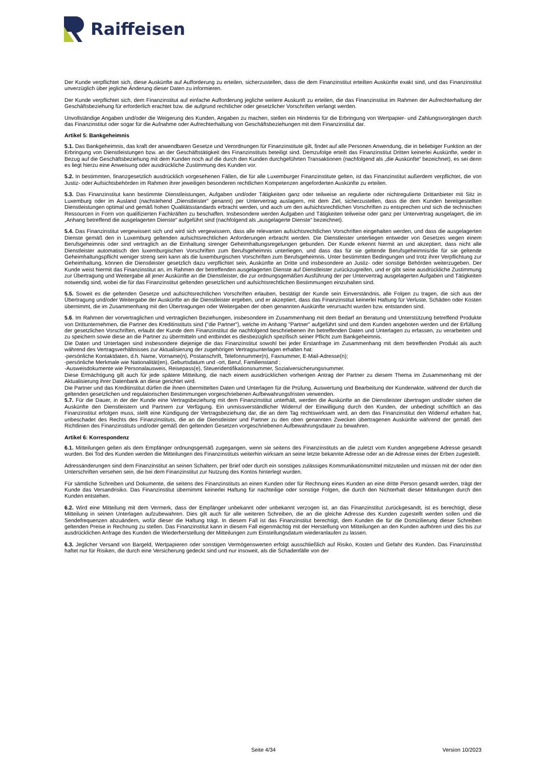Raiffeisen
Der Kunde verpflichtet sich, diese Auskünfte auf Aufforderung zu erteilen, sicherzustellen, dass die dem Finanzinstitut erteilten Auskünfte exakt sind, und das Finanzinstitut unverzüglich über jegliche Änderung dieser Daten zu informieren.
Der Kunde verpflichtet sich, dem Finanzinstitut auf einfache Aufforderung jegliche weitere Auskunft zu erteilen, die das Finanzinstitut im Rahmen der Aufrechterhaltung der Geschäftsbeziehung für erforderlich erachtet bzw. die aufgrund rechtlicher oder gesetzlicher Vorschriften verlangt werden.
Unvollständige Angaben und/oder die Weigerung des Kunden, Angaben zu machen, stellen ein Hindernis für die Erbringung von Wertpapier- und Zahlungsvorgängen durch das Finanzinstitut oder sogar für die Aufnahme oder Aufrechterhaltung von Geschäftsbeziehungen mit dem Finanzinstitut dar.
Artikel 5: Bankgeheimnis
5.1. Das Bankgeheimnis, das kraft der anwendbaren Gesetze und Verordnungen für Finanzinstitute gilt, findet auf alle Personen Anwendung, die in beliebiger Funktion an der Erbringung von Dienstleistungen bzw. an der Geschäftstätigkeit des Finanzinstituts beteiligt sind. Demzufolge erteilt das Finanzinstitut Dritten keinerlei Auskünfte, weder in Bezug auf die Geschäftsbeziehung mit dem Kunden noch auf die durch den Kunden durchgeführten Transaktionen (nachfolgend als „die Auskünfte“ bezeichnet), es sei denn es liegt hierzu eine Anweisung oder ausdrückliche Zustimmung des Kunden vor.
5.2. In bestimmten, finanzgesetzlich ausdrücklich vorgesehenen Fällen, die für alle Luxemburger Finanzinstitute gelten, ist das Finanzinstitut außerdem verpflichtet, die von Justiz- oder Aufsichtsbehörden im Rahmen ihrer jeweiligen besonderen rechtlichen Kompetenzen angeforderten Auskünfte zu erteilen.
5.3. Das Finanzinstitut kann bestimmte Dienstleistungen, Aufgaben und/oder Tätigkeiten ganz oder teilweise an regulierte oder nichtregulierte Drittanbieter mit Sitz in Luxemburg oder im Ausland (nachstehend „Dienstleister“ genannt) per Untervertrag auslagern, mit dem Ziel, sicherzustellen, dass die dem Kunden bereitgestellten Dienstleistungen optimal und gemäß hohen Qualitätsstandards erbracht werden, und auch um den aufsichtsrechtlichen Vorschriften zu entsprechen und sich die technischen Ressourcen in Form von qualifizierten Fachkräften zu beschaffen. Insbesondere werden Aufgaben und Tätigkeiten teilweise oder ganz per Untervertrag ausgelagert, die im „Anhang betreffend die ausgelagerten Dienste“ aufgeführt sind (nachfolgend als „ausgelagerte Dienste“ bezeichnet).
5.4. Das Finanzinstitut vergewissert sich und wird sich vergewissern, dass alle relevanten aufsichtsrechtlichen Vorschriften eingehalten werden, und dass die ausgelagerten Dienste gemäß den in Luxemburg geltenden aufsichtsrechtlichen Anforderungen erbracht werden. Die Dienstleister unterliegen entweder von Gesetzes wegen einem Berufsgeheimnis oder sind vertraglich an die Einhaltung strenger Geheimhaltungsregelungen gebunden. Der Kunde erkennt hiermit an und akzeptiert, dass nicht alle Dienstleister automatisch den luxemburgischen Vorschriften zum Berufsgeheimnis unterliegen, und dass das für sie geltende Berufsgeheimnis/die für sie geltende Geheimhaltungspflicht weniger streng sein kann als die luxemburgischen Vorschriften zum Berufsgeheimnis. Unter bestimmten Bedingungen und trotz ihrer Verpflichtung zur Geheimhaltung, können die Dienstleister gesetzlich dazu verpflichtet sein, Auskünfte an Dritte und insbesondere an Justiz- oder sonstige Behörden weiterzugeben. Der Kunde weist hiermit das Finanzinstitut an, im Rahmen der betreffenden ausgelagerten Dienste auf Dienstleister zurückzugreifen, und er gibt seine ausdrückliche Zustimmung zur Übertragung und Weitergabe all jener Auskünfte an die Dienstleister, die zur ordnungsgemäßen Ausführung der per Untervertrag ausgelagerten Aufgaben und Tätigkeiten notwendig sind, wobei die für das Finanzinstitut geltenden gesetzlichen und aufsichtsrechtlichen Bestimmungen einzuhalten sind.
5.5. Soweit es die geltenden Gesetze und aufsichtsrechtlichen Vorschriften erlauben, bestätigt der Kunde sein Einverständnis, alle Folgen zu tragen, die sich aus der Übertragung und/oder Weitergabe der Auskünfte an die Dienstleister ergeben, und er akzeptiert, dass das Finanzinstitut keinerlei Haftung für Verluste, Schäden oder Kosten übernimmt, die im Zusammenhang mit den Übertragungen oder Weitergaben der oben genannten Auskünfte verursacht wurden bzw. entstanden sind.
5.6. Im Rahmen der vorvertraglichen und vertraglichen Beziehungen, insbesondere im Zusammenhang mit dem Bedarf an Beratung und Unterstützung betreffend Produkte von Drittunternehmen, die Partner des Kreditinstituts sind ("die Partner"), welche im Anhang "Partner" aufgeführt sind und dem Kunden angeboten werden und der Erfüllung der gesetzlichen Vorschriften, erlaubt der Kunde dem Finanzinstitut die nachfolgend beschriebenen ihn betreffenden Daten und Unterlagen zu erfassen, zu verarbeiten und zu speichern sowie diese an die Partner zu übermitteln und entbindet es diesbezüglich spezifisch seiner Pflicht zum Bankgeheimnis.
Die Daten und Unterlagen sind insbesondere diejenige die das Finanzinstitut sowohl bei jeder Erstanfrage im Zusammenhang mit dem betreffenden Produkt als auch während des Vertragsverhältnisses zur Aktualisierung der zugehörigen Vertragsunterlagen erhalten hat:
-persönliche Kontaktdaten, d.h. Name, Vorname(n), Postanschrift, Telefonnummer(n), Faxnummer, E-Mail-Adresse(n);
-persönliche Merkmale wie Nationalität(en), Geburtsdatum und -ort, Beruf, Familienstand ;
-Ausweisdokumente wie Personalausweis, Reisepass(e), Steueridentifikationsnummer, Sozialversicherungsnummer.
Diese Ermächtigung gilt auch für jede spätere Mitteilung, die nach einem ausdrücklichen vorherigen Antrag der Partner zu diesem Thema im Zusammenhang mit der Aktualisierung ihrer Datenbank an diese gerichtet wird.
Die Partner und das Kreditinstitut dürfen die ihnen übermittelten Daten und Unterlagen für die Prüfung, Auswertung und Bearbeitung der Kundenakte, während der durch die geltenden gesetzlichen und regulatorischen Bestimmungen vorgeschriebenen Aufbewahrungsfristen verwenden.
5.7. Für die Dauer, in der der Kunde eine Vertragsbeziehung mit dem Finanzinstitut unterhält, werden die Auskünfte an die Dienstleister übertragen und/oder stehen die Auskünfte den Dienstleistern und Partnern zur Verfügung. Ein unmissverständlicher Widerruf der Einwilligung durch den Kunden, der unbedingt schriftlich an das Finanzinstitut erfolgen muss, stellt eine Kündigung der Vertragsbeziehung dar, die an dem Tag rechtswirksam wird, an dem das Finanzinstitut den Widerruf erhalten hat, unbeschadet des Rechts des Finanzinstituts, die an die Dienstleister und Partner zu den oben genannten Zwecken übertragenen Auskünfte während der gemäß den Richtlinien des Finanzinstituts und/oder gemäß den geltenden Gesetzen vorgeschriebenen Aufbewahrungsdauer zu bewahren.
Artikel 6: Korrespondenz
6.1. Mitteilungen gelten als dem Empfänger ordnungsgemäß zugegangen, wenn sie seitens des Finanzinstituts an die zuletzt vom Kunden angegebene Adresse gesandt wurden. Bei Tod des Kunden werden die Mitteilungen des Finanzinstituts weiterhin wirksam an seine letzte bekannte Adresse oder an die Adresse eines der Erben zugestellt.
Adressänderungen sind dem Finanzinstitut an seinen Schaltern, per Brief oder durch ein sonstiges zulässiges Kommunikationsmittel mitzuteilen und müssen mit der oder den Unterschriften versehen sein, die bei dem Finanzinstitut zur Nutzung des Kontos hinterlegt wurden.
Für sämtliche Schreiben und Dokumente, die seitens des Finanzinstituts an einen Kunden oder für Rechnung eines Kunden an eine dritte Person gesandt werden, trägt der Kunde das Versandrisiko. Das Finanzinstitut übernimmt keinerlei Haftung für nachteilige oder sonstige Folgen, die durch den Nichterhalt dieser Mitteilungen durch den Kunden entstehen.
6.2. Wird eine Mitteilung mit dem Vermerk, dass der Empfänger unbekannt oder unbekannt verzogen ist, an das Finanzinstitut zurückgesandt, ist es berechtigt, diese Mitteilung in seinen Unterlagen aufzubewahren. Dies gilt auch für alle weiteren Schreiben, die an die gleiche Adresse des Kunden zugestellt werden sollen und die Sendefrequenzen abzuändern, wofür dieser die Haftung trägt. In diesem Fall ist das Finanzinstitut berechtigt, dem Kunden die für die Domizilierung dieser Schreiben geltenden Preise in Rechnung zu stellen. Das Finanzinstitut kann in diesem Fall eigenmächtig mit der Herstellung von Mitteilungen an den Kunden aufhören und dies bis zur ausdrücklichen Anfrage des Kunden die Wiederherstellung der Mitteilungen zum Einstellungsdatum wiederanlaufen zu lassen.
6.3. Jeglicher Versand von Bargeld, Wertpapieren oder sonstigen Vermögenswerten erfolgt ausschließlich auf Risiko, Kosten und Gefahr des Kunden. Das Finanzinstitut haftet nur für Risiken, die durch eine Versicherung gedeckt sind und nur insoweit, als die Schadenfälle von der
Seite 4/34 Version 10/2023